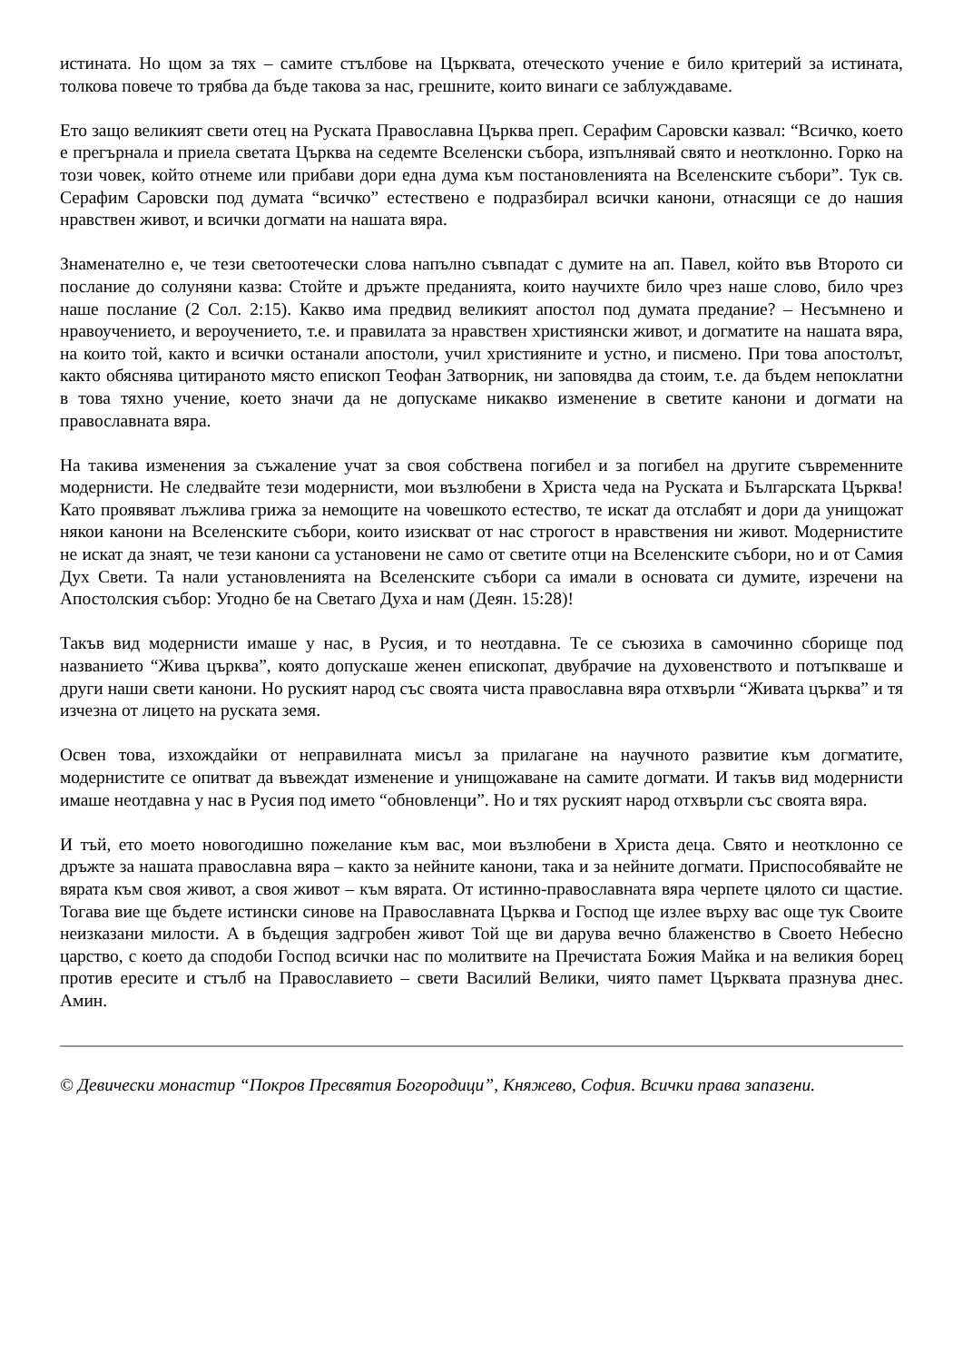истината. Но щом за тях – самите стълбове на Църквата, отеческото учение е било критерий за истината, толкова повече то трябва да бъде такова за нас, грешните, които винаги се заблуждаваме.
Ето защо великият свети отец на Руската Православна Църква преп. Серафим Саровски казвал: “Всичко, което е прегърнала и приела светата Църква на седемте Вселенски събора, изпълнявай свято и неотклонно. Горко на този човек, който отнеме или прибави дори една дума към постановленията на Вселенските събори”. Тук св. Серафим Саровски под думата “всичко” естествено е подразбирал всички канони, отнасящи се до нашия нравствен живот, и всички догмати на нашата вяра.
Знаменателно е, че тези светоотечески слова напълно съвпадат с думите на ап. Павел, който във Второто си послание до солуняни казва: Стойте и дръжте преданията, които научихте било чрез наше слово, било чрез наше послание (2 Сол. 2:15). Какво има предвид великият апостол под думата предание? – Несъмнено и нравоучението, и вероучението, т.е. и правилата за нравствен християнски живот, и догматите на нашата вяра, на които той, както и всички останали апостоли, учил християните и устно, и писмено. При това апостолът, както обяснява цитираното място епископ Теофан Затворник, ни заповядва да стоим, т.е. да бъдем непоклатни в това тяхно учение, което значи да не допускаме никакво изменение в светите канони и догмати на православната вяра.
На такива изменения за съжаление учат за своя собствена погибел и за погибел на другите съвременните модернисти. Не следвайте тези модернисти, мои възлюбени в Христа чеда на Руската и Българската Църква! Като проявяват лъжлива грижа за немощите на човешкото естество, те искат да отслабят и дори да унищожат някои канони на Вселенските събори, които изискват от нас строгост в нравствения ни живот. Модернистите не искат да знаят, че тези канони са установени не само от светите отци на Вселенските събори, но и от Самия Дух Свети. Та нали установленията на Вселенските събори са имали в основата си думите, изречени на Апостолския събор: Угодно бе на Светаго Духа и нам (Деян. 15:28)!
Такъв вид модернисти имаше у нас, в Русия, и то неотдавна. Те се съюзиха в самочинно сборище под названието “Жива църква”, която допускаше женен епископат, двубрачие на духовенството и потъпкваше и други наши свети канони. Но руският народ със своята чиста православна вяра отхвърли “Живата църква” и тя изчезна от лицето на руската земя.
Освен това, изхождайки от неправилната мисъл за прилагане на научното развитие към догматите, модернистите се опитват да въвеждат изменение и унищожаване на самите догмати. И такъв вид модернисти имаше неотдавна у нас в Русия под името “обновленци”. Но и тях руският народ отхвърли със своята вяра.
И тъй, ето моето новогодишно пожелание към вас, мои възлюбени в Христа деца. Свято и неотклонно се дръжте за нашата православна вяра – както за нейните канони, така и за нейните догмати. Приспособявайте не вярата към своя живот, а своя живот – към вярата. От истинно-православната вяра черпете цялото си щастие. Тогава вие ще бъдете истински синове на Православната Църква и Господ ще излее върху вас още тук Своите неизказани милости. А в бъдещия задгробен живот Той ще ви дарува вечно блаженство в Своето Небесно царство, с което да сподоби Господ всички нас по молитвите на Пречистата Божия Майка и на великия борец против ересите и стълб на Православието – свети Василий Велики, чиято памет Църквата празнува днес. Амин.
© Девически монастир “Покров Пресвятия Богородици”, Княжево, София. Всички права запазени.